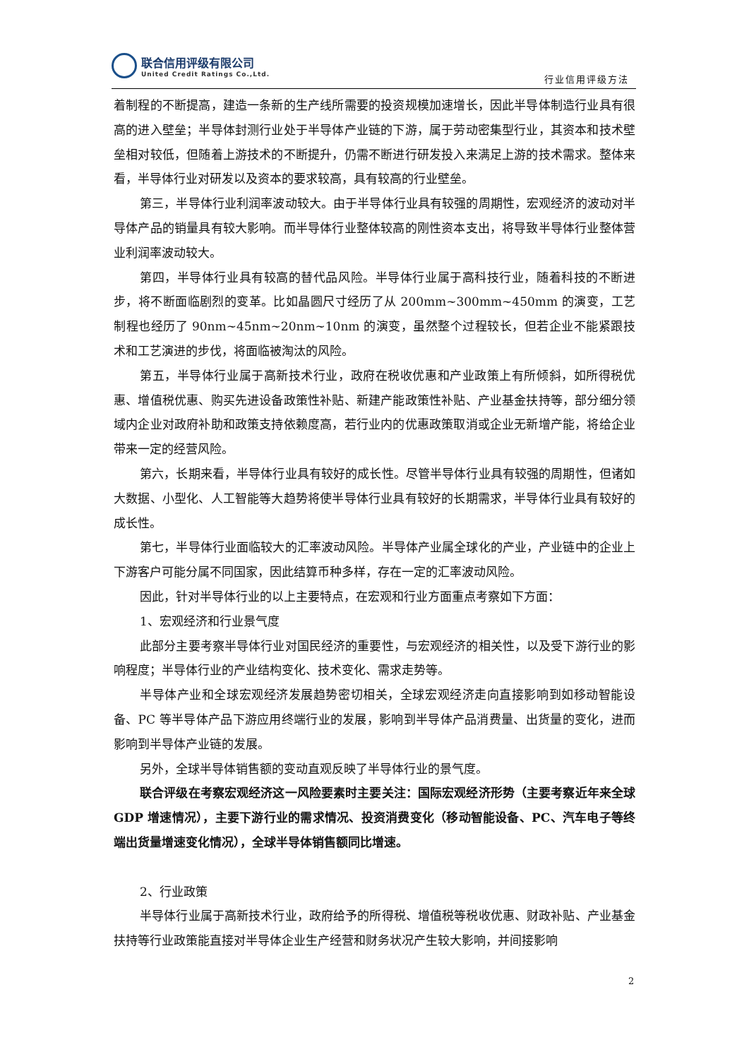联合信用评级有限公司
United Credit Ratings Co.,Ltd.
行业信用评级方法
着制程的不断提高，建造一条新的生产线所需要的投资规模加速增长，因此半导体制造行业具有很高的进入壁垒；半导体封测行业处于半导体产业链的下游，属于劳动密集型行业，其资本和技术壁垒相对较低，但随着上游技术的不断提升，仍需不断进行研发投入来满足上游的技术需求。整体来看，半导体行业对研发以及资本的要求较高，具有较高的行业壁垒。
第三，半导体行业利润率波动较大。由于半导体行业具有较强的周期性，宏观经济的波动对半导体产品的销量具有较大影响。而半导体行业整体较高的刚性资本支出，将导致半导体行业整体营业利润率波动较大。
第四，半导体行业具有较高的替代品风险。半导体行业属于高科技行业，随着科技的不断进步，将不断面临剧烈的变革。比如晶圆尺寸经历了从 200mm~300mm~450mm 的演变，工艺制程也经历了 90nm~45nm~20nm~10nm 的演变，虽然整个过程较长，但若企业不能紧跟技术和工艺演进的步伐，将面临被淘汰的风险。
第五，半导体行业属于高新技术行业，政府在税收优惠和产业政策上有所倾斜，如所得税优惠、增值税优惠、购买先进设备政策性补贴、新建产能政策性补贴、产业基金扶持等，部分细分领域内企业对政府补助和政策支持依赖度高，若行业内的优惠政策取消或企业无新增产能，将给企业带来一定的经营风险。
第六，长期来看，半导体行业具有较好的成长性。尽管半导体行业具有较强的周期性，但诸如大数据、小型化、人工智能等大趋势将使半导体行业具有较好的长期需求，半导体行业具有较好的成长性。
第七，半导体行业面临较大的汇率波动风险。半导体产业属全球化的产业，产业链中的企业上下游客户可能分属不同国家，因此结算币种多样，存在一定的汇率波动风险。
因此，针对半导体行业的以上主要特点，在宏观和行业方面重点考察如下方面：
1、宏观经济和行业景气度
此部分主要考察半导体行业对国民经济的重要性，与宏观经济的相关性，以及受下游行业的影响程度；半导体行业的产业结构变化、技术变化、需求走势等。
半导体产业和全球宏观经济发展趋势密切相关，全球宏观经济走向直接影响到如移动智能设备、PC 等半导体产品下游应用终端行业的发展，影响到半导体产品消费量、出货量的变化，进而影响到半导体产业链的发展。
另外，全球半导体销售额的变动直观反映了半导体行业的景气度。
联合评级在考察宏观经济这一风险要素时主要关注：国际宏观经济形势（主要考察近年来全球 GDP 增速情况），主要下游行业的需求情况、投资消费变化（移动智能设备、PC、汽车电子等终端出货量增速变化情况），全球半导体销售额同比增速。
2、行业政策
半导体行业属于高新技术行业，政府给予的所得税、增值税等税收优惠、财政补贴、产业基金扶持等行业政策能直接对半导体企业生产经营和财务状况产生较大影响，并间接影响
2